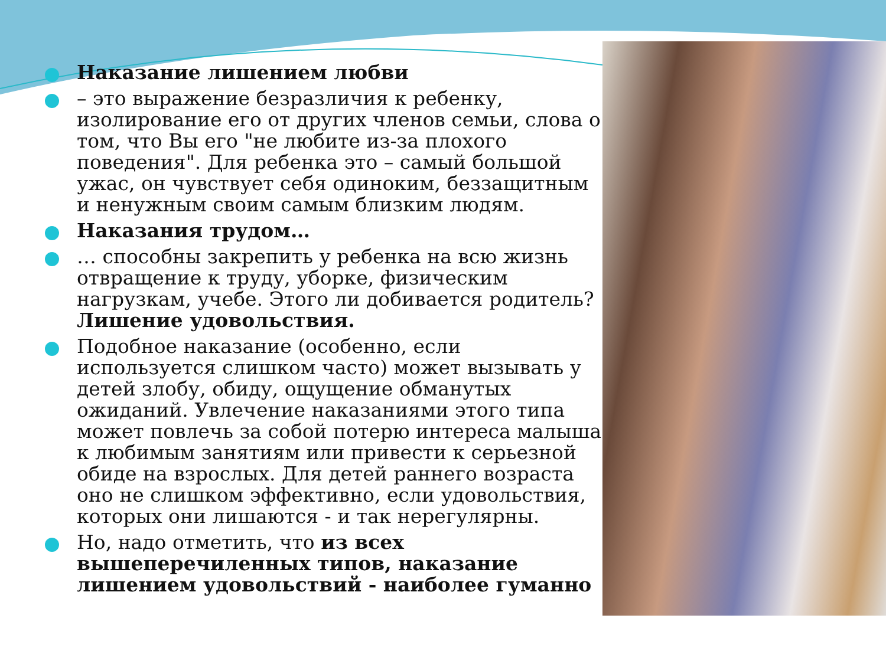Наказание лишением любви
– это выражение безразличия к ребенку, изолирование его от других членов семьи, слова о том, что Вы его "не любите из-за плохого поведения". Для ребенка это – самый большой ужас, он чувствует себя одиноким, беззащитным и ненужным своим самым близким людям.
Наказания трудом…
… способны закрепить у ребенка на всю жизнь отвращение к труду, уборке, физическим нагрузкам, учебе. Этого ли добивается родитель? Лишение удовольствия.
Подобное наказание (особенно, если используется слишком часто) может вызывать у детей злобу, обиду, ощущение обманутых ожиданий. Увлечение наказаниями этого типа может повлечь за собой потерю интереса малыша к любимым занятиям или привести к серьезной обиде на взрослых. Для детей раннего возраста оно не слишком эффективно, если удовольствия, которых они лишаются - и так нерегулярны.
Но, надо отметить, что из всех вышеперечиленных типов, наказание лишением удовольствий - наиболее гуманно